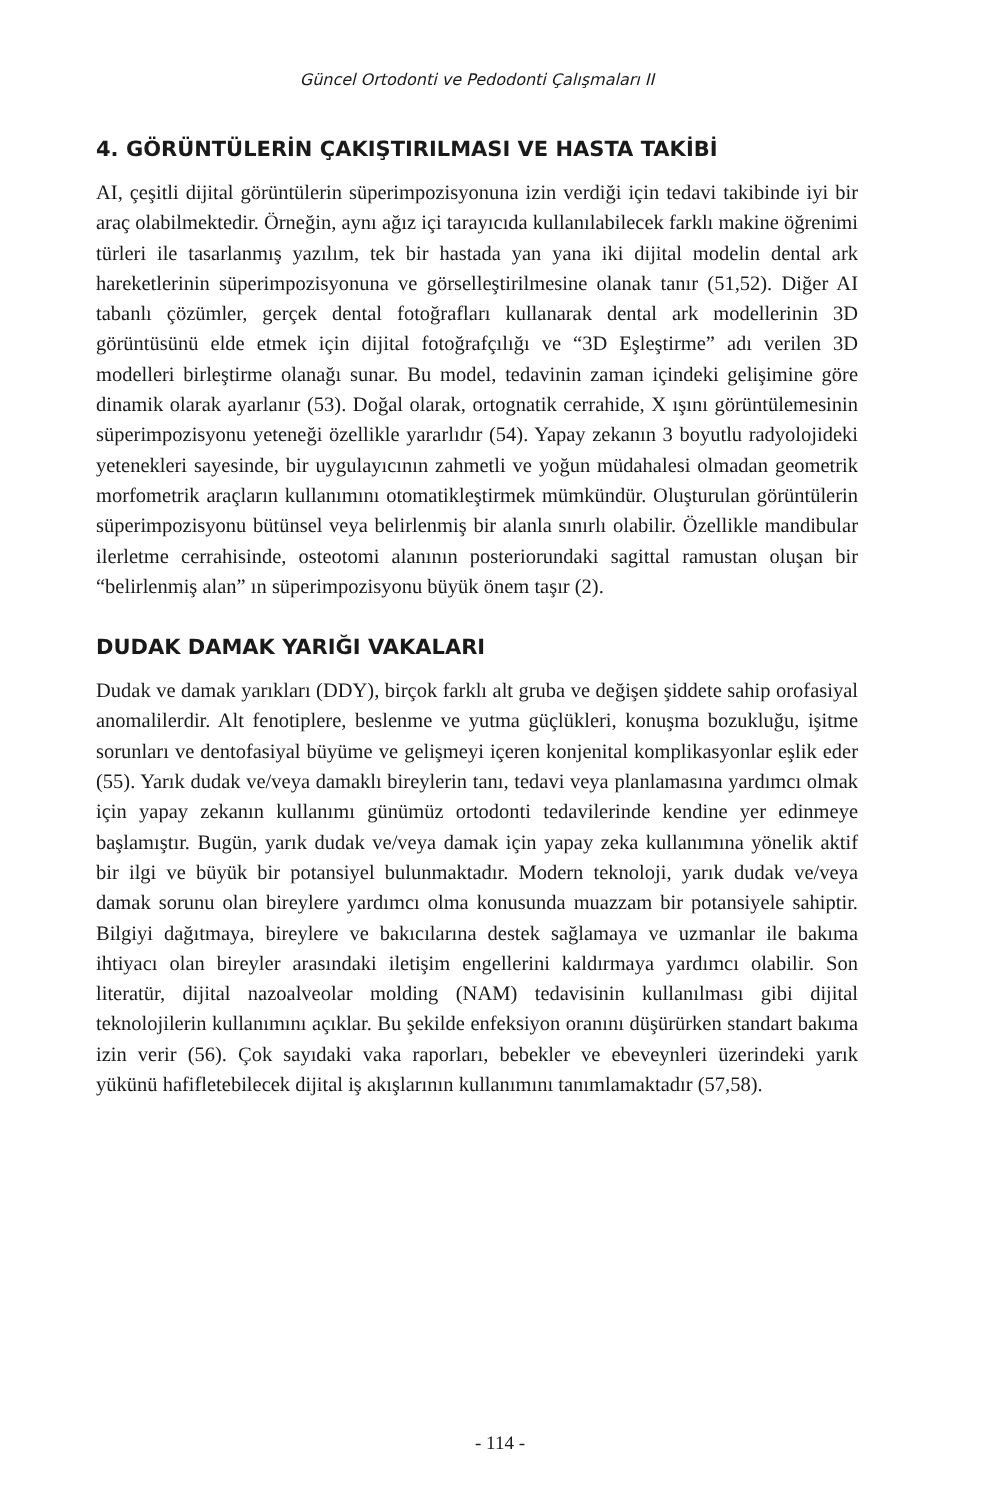Güncel Ortodonti ve Pedodonti Çalışmaları II
4. GÖRÜNTÜLERİN ÇAKIŞTIRILMASI VE HASTA TAKİBİ
AI, çeşitli dijital görüntülerin süperimpozisyonuna izin verdiği için tedavi takibinde iyi bir araç olabilmektedir. Örneğin, aynı ağız içi tarayıcıda kullanılabilecek farklı makine öğrenimi türleri ile tasarlanmış yazılım, tek bir hastada yan yana iki dijital modelin dental ark hareketlerinin süperimpozisyonuna ve görselleştirilmesine olanak tanır (51,52). Diğer AI tabanlı çözümler, gerçek dental fotoğrafları kullanarak dental ark modellerinin 3D görüntüsünü elde etmek için dijital fotoğrafçılığı ve “3D Eşleştirme” adı verilen 3D modelleri birleştirme olanağı sunar. Bu model, tedavinin zaman içindeki gelişimine göre dinamik olarak ayarlanır (53). Doğal olarak, ortognatik cerrahide, X ışını görüntülemesinin süperimpozisyonu yeteneği özellikle yararlıdır (54). Yapay zekanın 3 boyutlu radyolojideki yetenekleri sayesinde, bir uygulayıcının zahmetli ve yoğun müdahalesi olmadan geometrik morfometrik araçların kullanımını otomatikleştirmek mümkündür. Oluşturulan görüntülerin süperimpozisyonu bütünsel veya belirlenmiş bir alanla sınırlı olabilir. Özellikle mandibular ilerletme cerrahisinde, osteotomi alanının posteriorundaki sagittal ramustan oluşan bir “belirlenmiş alan” ın süperimpozisyonu büyük önem taşır (2).
DUDAK DAMAK YARIĞI VAKALARI
Dudak ve damak yarıkları (DDY), birçok farklı alt gruba ve değişen şiddete sahip orofasiyal anomalilerdir. Alt fenotiplere, beslenme ve yutma güçlükleri, konuşma bozukluğu, işitme sorunları ve dentofasiyal büyüme ve gelişmeyi içeren konjenital komplikasyonlar eşlik eder (55). Yarık dudak ve/veya damaklı bireylerin tanı, tedavi veya planlamasına yardımcı olmak için yapay zekanın kullanımı günümüz ortodonti tedavilerinde kendine yer edinmeye başlamıştır. Bugün, yarık dudak ve/veya damak için yapay zeka kullanımına yönelik aktif bir ilgi ve büyük bir potansiyel bulunmaktadır. Modern teknoloji, yarık dudak ve/veya damak sorunu olan bireylere yardımcı olma konusunda muazzam bir potansiyele sahiptir. Bilgiyi dağıtmaya, bireylere ve bakıcılarına destek sağlamaya ve uzmanlar ile bakıma ihtiyacı olan bireyler arasındaki iletişim engellerini kaldırmaya yardımcı olabilir. Son literatür, dijital nazoalveolar molding (NAM) tedavisinin kullanılması gibi dijital teknolojilerin kullanımını açıklar. Bu şekilde enfeksiyon oranını düşürürken standart bakıma izin verir (56). Çok sayıdaki vaka raporları, bebekler ve ebeveynleri üzerindeki yarık yükünü hafifletebilecek dijital iş akışlarının kullanımını tanımlamaktadır (57,58).
- 114 -